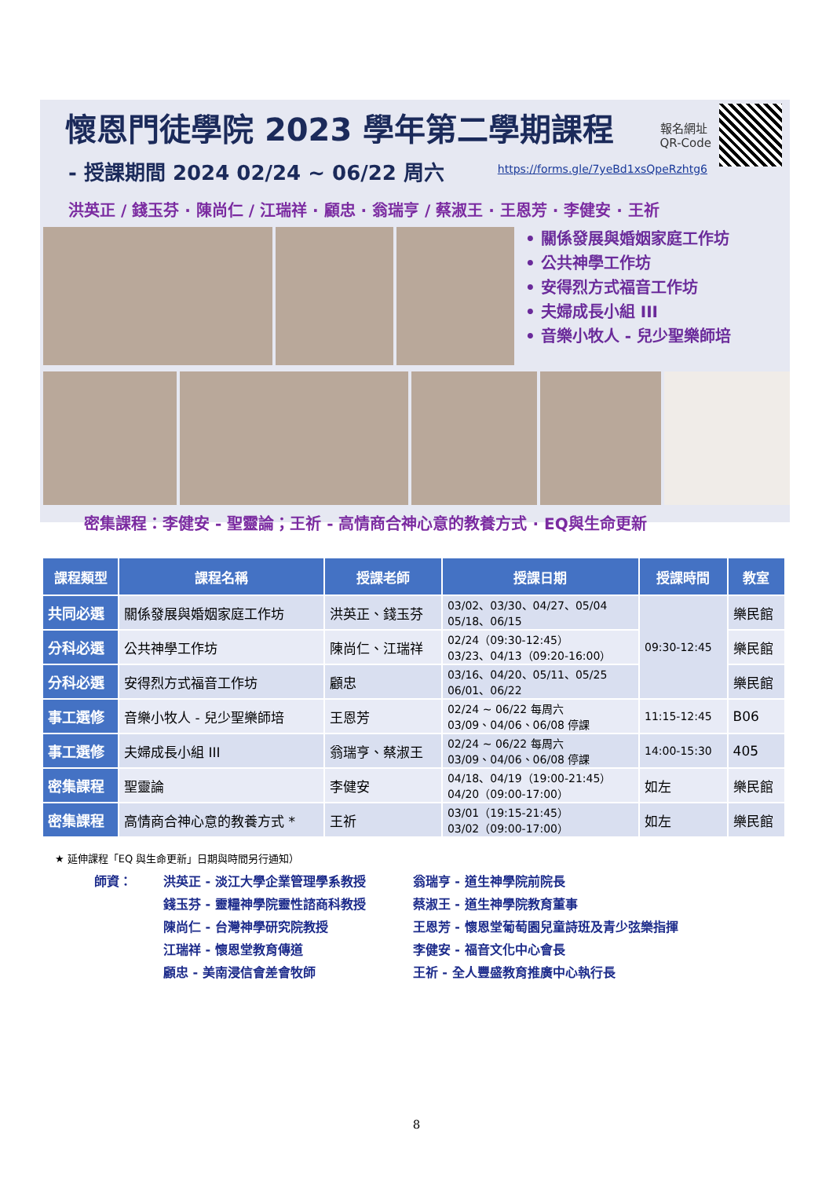懷恩門徒學院 2023 學年第二學期課程
- 授課期間 2024 02/24 ~ 06/22 周六
報名網址
QR-Code
https://forms.gle/7yeBd1xsQpeRzhtg6
洪英正 / 錢玉芬 · 陳尚仁 / 江瑞祥 · 顧忠 · 翁瑞亨 / 蔡淑王 · 王恩芳 · 李健安 · 王祈
• 關係發展與婚姻家庭工作坊
• 公共神學工作坊
• 安得烈方式福音工作坊
• 夫婦成長小組 III
• 音樂小牧人 - 兒少聖樂師培
密集課程：李健安 - 聖靈論；王祈 - 高情商合神心意的教養方式 · EQ與生命更新
| 課程類型 | 課程名稱 | 授課老師 | 授課日期 | 授課時間 | 教室 |
| --- | --- | --- | --- | --- | --- |
| 共同必選 | 關係發展與婚姻家庭工作坊 | 洪英正、錢玉芬 | 03/02、03/30、04/27、05/04 05/18、06/15 | 09:30-12:45 | 樂民館 |
| 分科必選 | 公共神學工作坊 | 陳尚仁、江瑞祥 | 02/24（09:30-12:45） 03/23、04/13（09:20-16:00） | | 樂民館 |
| 分科必選 | 安得烈方式福音工作坊 | 顧忠 | 03/16、04/20、05/11、05/25 06/01、06/22 | | 樂民館 |
| 事工選修 | 音樂小牧人 - 兒少聖樂師培 | 王恩芳 | 02/24 ~ 06/22 每周六 03/09、04/06、06/08 停課 | 11:15-12:45 | B06 |
| 事工選修 | 夫婦成長小組 III | 翁瑞亨、蔡淑王 | 02/24 ~ 06/22 每周六 03/09、04/06、06/08 停課 | 14:00-15:30 | 405 |
| 密集課程 | 聖靈論 | 李健安 | 04/18、04/19（19:00-21:45） 04/20（09:00-17:00） | 如左 | 樂民館 |
| 密集課程 | 高情商合神心意的教養方式 * | 王祈 | 03/01（19:15-21:45） 03/02（09:00-17:00） | 如左 | 樂民館 |
★ 延伸課程「EQ 與生命更新」日期與時間另行通知）
師資： 洪英正 - 淡江大學企業管理學系教授
錢玉芬 - 靈糧神學院靈性諮商科教授
陳尚仁 - 台灣神學研究院教授
江瑞祥 - 懷恩堂教育傳道
顧忠 - 美南浸信會差會牧師
翁瑞亨 - 道生神學院前院長
蔡淑王 - 道生神學院教育董事
王恩芳 - 懷恩堂葡萄園兒童詩班及青少弦樂指揮
李健安 - 福音文化中心會長
王祈 - 全人豐盛教育推廣中心執行長
8